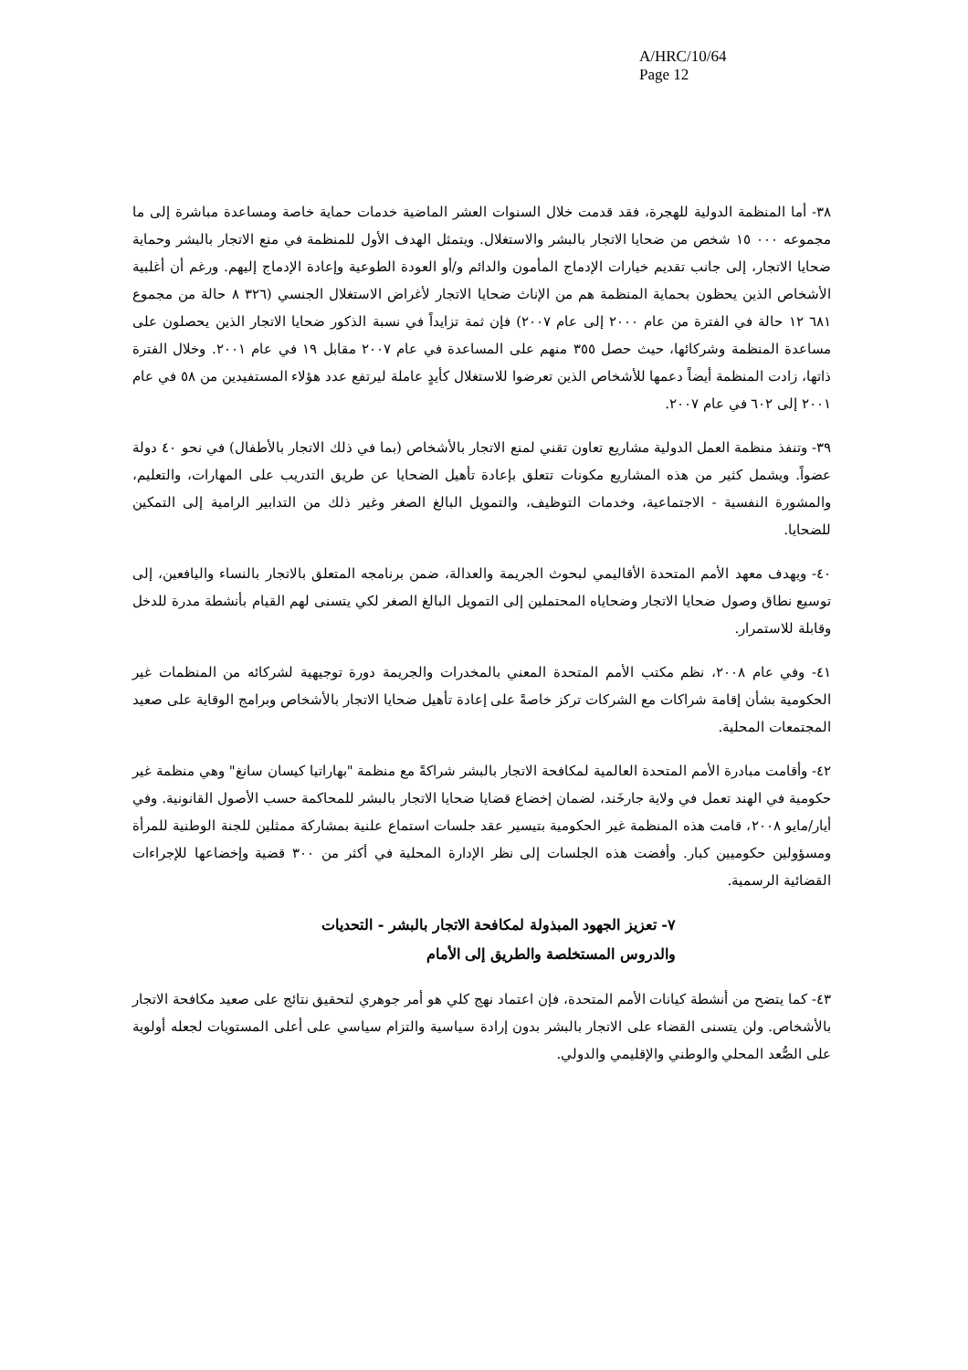A/HRC/10/64
Page 12
٣٨- أما المنظمة الدولية للهجرة، فقد قدمت خلال السنوات العشر الماضية خدمات حماية خاصة ومساعدة مباشرة إلى ما مجموعه ٠٠٠ ١٥ شخص من ضحايا الاتجار بالبشر والاستغلال. ويتمثل الهدف الأول للمنظمة في منع الاتجار بالبشر وحماية ضحايا الاتجار، إلى جانب تقديم خيارات الإدماج المأمون والدائم و/أو العودة الطوعية وإعادة الإدماج إليهم. ورغم أن أغلبية الأشخاص الذين يحظون بحماية المنظمة هم من الإناث ضحايا الاتجار لأغراض الاستغلال الجنسي (٣٢٦ ٨ حالة من مجموع ٦٨١ ١٢ حالة في الفترة من عام ٢٠٠٠ إلى عام ٢٠٠٧) فإن ثمة تزايداً في نسبة الذكور ضحايا الاتجار الذين يحصلون على مساعدة المنظمة وشركائها، حيث حصل ٣٥٥ منهم على المساعدة في عام ٢٠٠٧ مقابل ١٩ في عام ٢٠٠١. وخلال الفترة ذاتها، زادت المنظمة أيضاً دعمها للأشخاص الذين تعرضوا للاستغلال كأيدٍ عاملة ليرتفع عدد هؤلاء المستفيدين من ٥٨ في عام ٢٠٠١ إلى ٦٠٢ في عام ٢٠٠٧.
٣٩- وتنفذ منظمة العمل الدولية مشاريع تعاون تقني لمنع الاتجار بالأشخاص (بما في ذلك الاتجار بالأطفال) في نحو ٤٠ دولة عضواً. ويشمل كثير من هذه المشاريع مكونات تتعلق بإعادة تأهيل الضحايا عن طريق التدريب على المهارات، والتعليم، والمشورة النفسية - الاجتماعية، وخدمات التوظيف، والتمويل البالغ الصغر وغير ذلك من التدابير الرامية إلى التمكين للضحايا.
٤٠- ويهدف معهد الأمم المتحدة الأقاليمي لبحوث الجريمة والعدالة، ضمن برنامجه المتعلق بالاتجار بالنساء واليافعين، إلى توسيع نطاق وصول ضحايا الاتجار وضحاياه المحتملين إلى التمويل البالغ الصغر لكي يتسنى لهم القيام بأنشطة مدرة للدخل وقابلة للاستمرار.
٤١- وفي عام ٢٠٠٨، نظم مكتب الأمم المتحدة المعني بالمخدرات والجريمة دورة توجيهية لشركائه من المنظمات غير الحكومية بشأن إقامة شراكات مع الشركات تركز خاصةً على إعادة تأهيل ضحايا الاتجار بالأشخاص وبرامج الوقاية على صعيد المجتمعات المحلية.
٤٢- وأقامت مبادرة الأمم المتحدة العالمية لمكافحة الاتجار بالبشر شراكةً مع منظمة "بهاراتيا كيسان سانغ" وهي منظمة غير حكومية في الهند تعمل في ولاية جارخَند، لضمان إخضاع قضايا ضحايا الاتجار بالبشر للمحاكمة حسب الأصول القانونية. وفي أيار/مايو ٢٠٠٨، قامت هذه المنظمة غير الحكومية بتيسير عقد جلسات استماع علنية بمشاركة ممثلين للجنة الوطنية للمرأة ومسؤولين حكوميين كبار. وأفضت هذه الجلسات إلى نظر الإدارة المحلية في أكثر من ٣٠٠ قضية وإخضاعها للإجراءات القضائية الرسمية.
٧- تعزيز الجهود المبذولة لمكافحة الاتجار بالبشر - التحديات والدروس المستخلصة والطريق إلى الأمام
٤٣- كما يتضح من أنشطة كيانات الأمم المتحدة، فإن اعتماد نهج كلي هو أمر جوهري لتحقيق نتائج على صعيد مكافحة الاتجار بالأشخاص. ولن يتسنى القضاء على الاتجار بالبشر بدون إرادة سياسية والتزام سياسي على أعلى المستويات لجعله أولوية على الصُّعد المحلي والوطني والإقليمي والدولي.